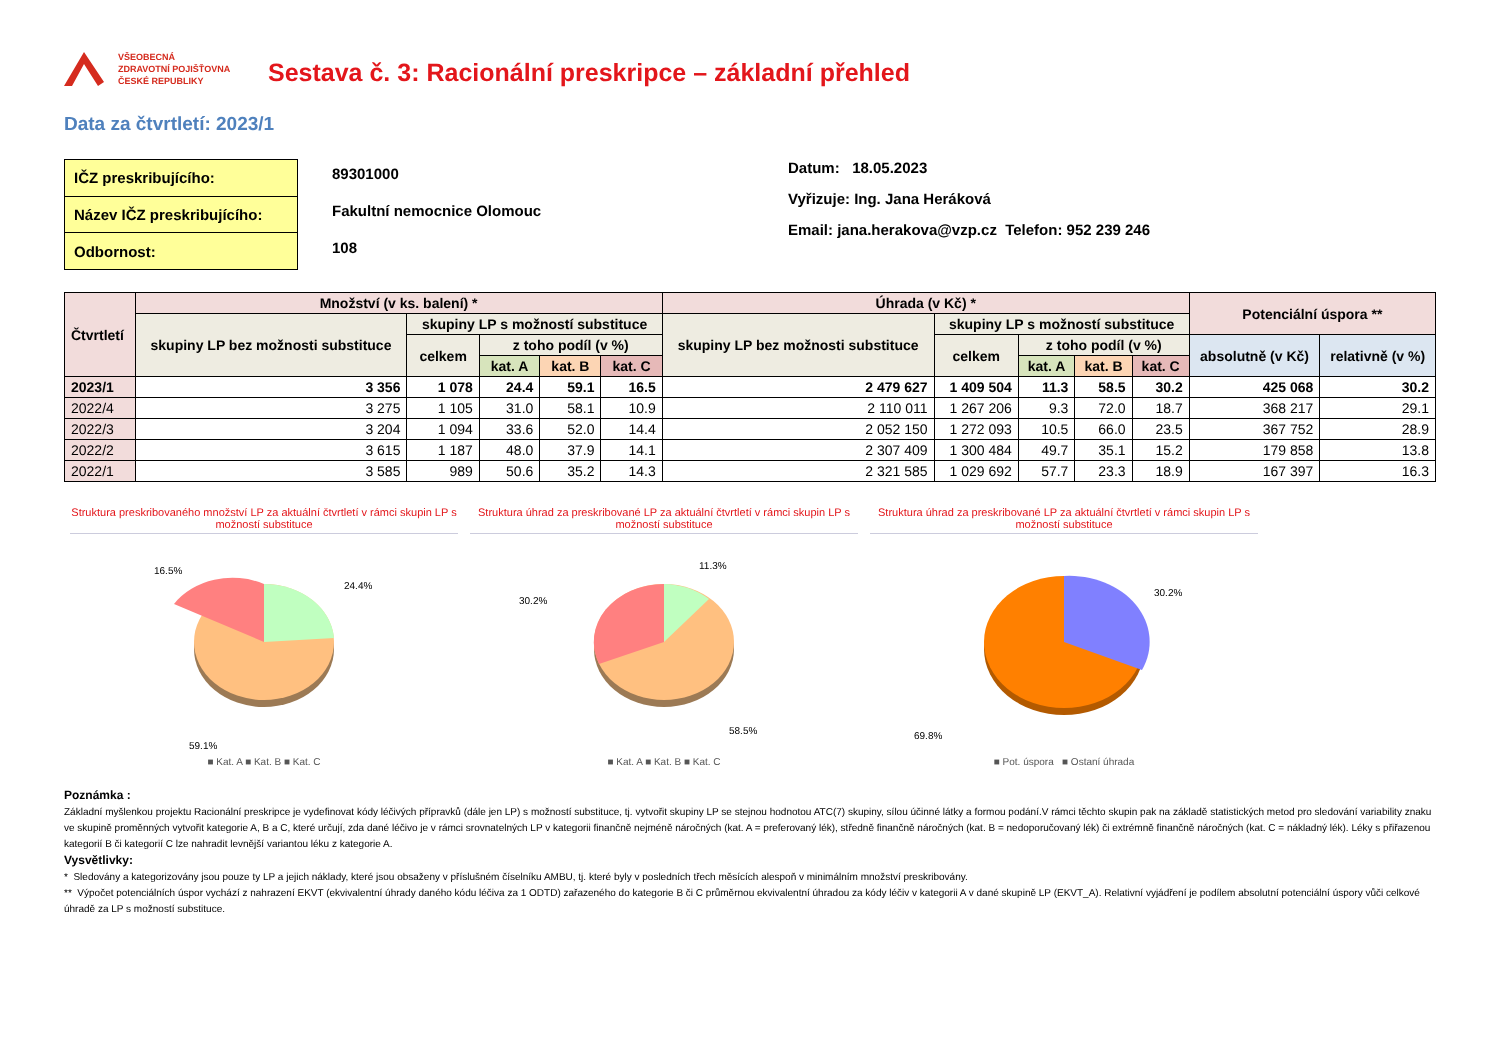VŠEOBECNÁ
ZDRAVOTNÍ POJIŠŤOVNA
ČESKÉ REPUBLIKY
Sestava č. 3: Racionální preskripce – základní přehled
Data za čtvrtletí: 2023/1
| IČZ preskribujícího: |
| Název IČZ preskribujícího: |
| Odbornost: |
89301000
Fakultní nemocnice Olomouc
108
Datum: 18.05.2023
Vyřizuje: Ing. Jana Heráková
Email: jana.herakova@vzp.cz Telefon: 952 239 246
| Čtvrtletí | Množství (v ks. balení) * | | | | | Úhrada (v Kč) * | | | | | Potenciální úspora ** | |
| --- | --- | --- | --- | --- | --- | --- | --- | --- | --- | --- | --- | --- |
| | skupiny LP bez možnosti substituce | skupiny LP s možností substituce | | | | skupiny LP bez možnosti substituce | skupiny LP s možností substituce | | | | | |
| | | celkem | z toho podíl (v %) | | | | celkem | z toho podíl (v %) | | | absolutně (v Kč) | relativně (v %) |
| | | | kat. A | kat. B | kat. C | | | kat. A | kat. B | kat. C | | |
| 2023/1 | 3 356 | 1 078 | 24.4 | 59.1 | 16.5 | 2 479 627 | 1 409 504 | 11.3 | 58.5 | 30.2 | 425 068 | 30.2 |
| 2022/4 | 3 275 | 1 105 | 31.0 | 58.1 | 10.9 | 2 110 011 | 1 267 206 | 9.3 | 72.0 | 18.7 | 368 217 | 29.1 |
| 2022/3 | 3 204 | 1 094 | 33.6 | 52.0 | 14.4 | 2 052 150 | 1 272 093 | 10.5 | 66.0 | 23.5 | 367 752 | 28.9 |
| 2022/2 | 3 615 | 1 187 | 48.0 | 37.9 | 14.1 | 2 307 409 | 1 300 484 | 49.7 | 35.1 | 15.2 | 179 858 | 13.8 |
| 2022/1 | 3 585 | 989 | 50.6 | 35.2 | 14.3 | 2 321 585 | 1 029 692 | 57.7 | 23.3 | 18.9 | 167 397 | 16.3 |
Struktura preskribovaného množství LP za aktuální čtvrtletí v rámci skupin LP s možností substituce
16.5%
24.4%
59.1%
■ Kat. A ■ Kat. B ■ Kat. C
Struktura úhrad za preskribované LP za aktuální čtvrtletí v rámci skupin LP s možností substituce
11.3%
30.2%
58.5%
■ Kat. A ■ Kat. B ■ Kat. C
Struktura úhrad za preskribované LP za aktuální čtvrtletí v rámci skupin LP s možností substituce
30.2%
69.8%
■ Pot. úspora ■ Ostaní úhrada
Poznámka :
Základní myšlenkou projektu Racionální preskripce je vydefinovat kódy léčivých přípravků (dále jen LP) s možností substituce, tj. vytvořit skupiny LP se stejnou hodnotou ATC(7) skupiny, sílou účinné látky a formou podání.V rámci těchto skupin pak na základě statistických metod pro sledování variability znaku ve skupině proměnných vytvořit kategorie A, B a C, které určují, zda dané léčivo je v rámci srovnatelných LP v kategorii finančně nejméně náročných (kat. A = preferovaný lék), středně finančně náročných (kat. B = nedoporučovaný lék) či extrémně finančně náročných (kat. C = nákladný lék). Léky s přiřazenou kategorií B či kategorií C lze nahradit levnější variantou léku z kategorie A.
Vysvětlivky:
* Sledovány a kategorizovány jsou pouze ty LP a jejich náklady, které jsou obsaženy v příslušném číselníku AMBU, tj. které byly v posledních třech měsících alespoň v minimálním množství preskribovány.
** Výpočet potenciálních úspor vychází z nahrazení EKVT (ekvivalentní úhrady daného kódu léčiva za 1 ODTD) zařazeného do kategorie B či C průměrnou ekvivalentní úhradou za kódy léčiv v kategorii A v dané skupině LP (EKVT_A). Relativní vyjádření je podílem absolutní potenciální úspory vůči celkové úhradě za LP s možností substituce.